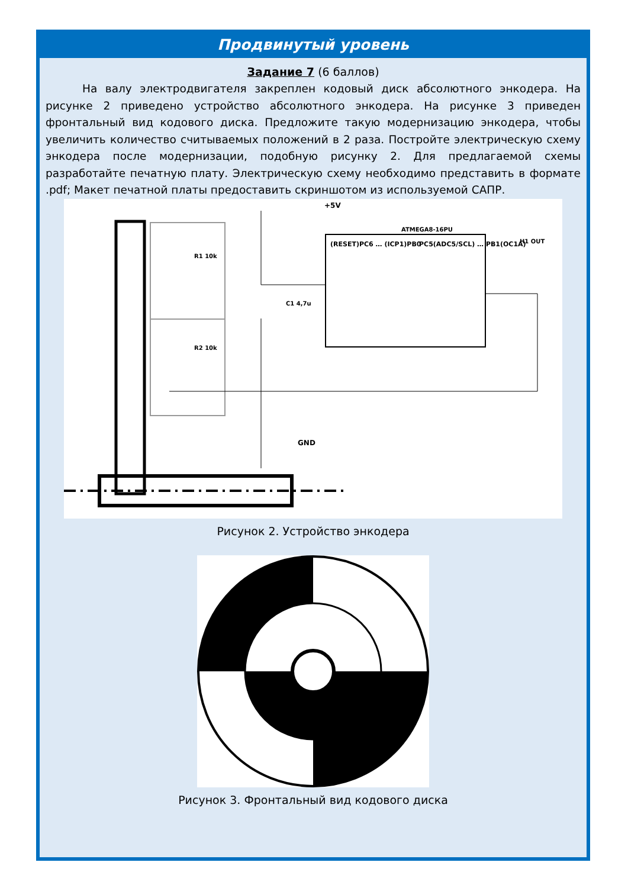Продвинутый уровень
Задание 7 (6 баллов)
На валу электродвигателя закреплен кодовый диск абсолютного энкодера. На рисунке 2 приведено устройство абсолютного энкодера. На рисунке 3 приведен фронтальный вид кодового диска. Предложите такую модернизацию энкодера, чтобы увеличить количество считываемых положений в 2 раза. Постройте электрическую схему энкодера после модернизации, подобную рисунку 2. Для предлагаемой схемы разработайте печатную плату. Электрическую схему необходимо представить в формате .pdf; Макет печатной платы предоставить скриншотом из используемой САПР.
ATMEGA8-16PU
+5V
GND
R1 10k
R2 10k
C1 4,7u
(RESET)PC6 … (ICP1)PB0
PC5(ADC5/SCL) … PB1(OC1A)
H1 OUT
Рисунок 2. Устройство энкодера
Рисунок 3. Фронтальный вид кодового диска